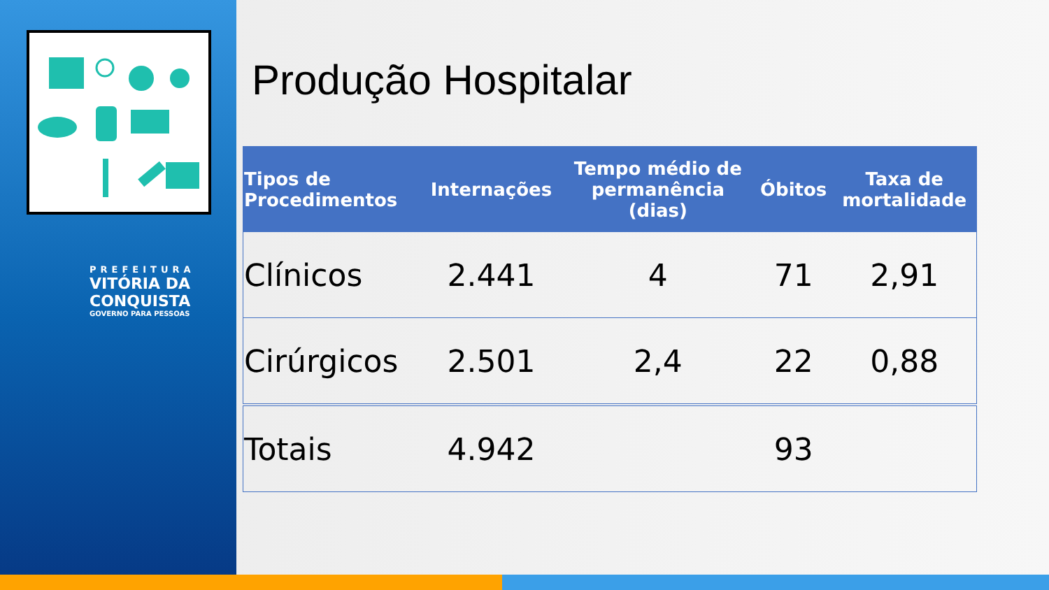PREFEITURA
VITÓRIA DA
CONQUISTA
GOVERNO PARA PESSOAS
Produção Hospitalar
| Tipos de Procedimentos | Internações | Tempo médio de permanência (dias) | Óbitos | Taxa de mortalidade |
| --- | --- | --- | --- | --- |
| Clínicos | 2.441 | 4 | 71 | 2,91 |
| Cirúrgicos | 2.501 | 2,4 | 22 | 0,88 |
| Totais | 4.942 | | 93 | |